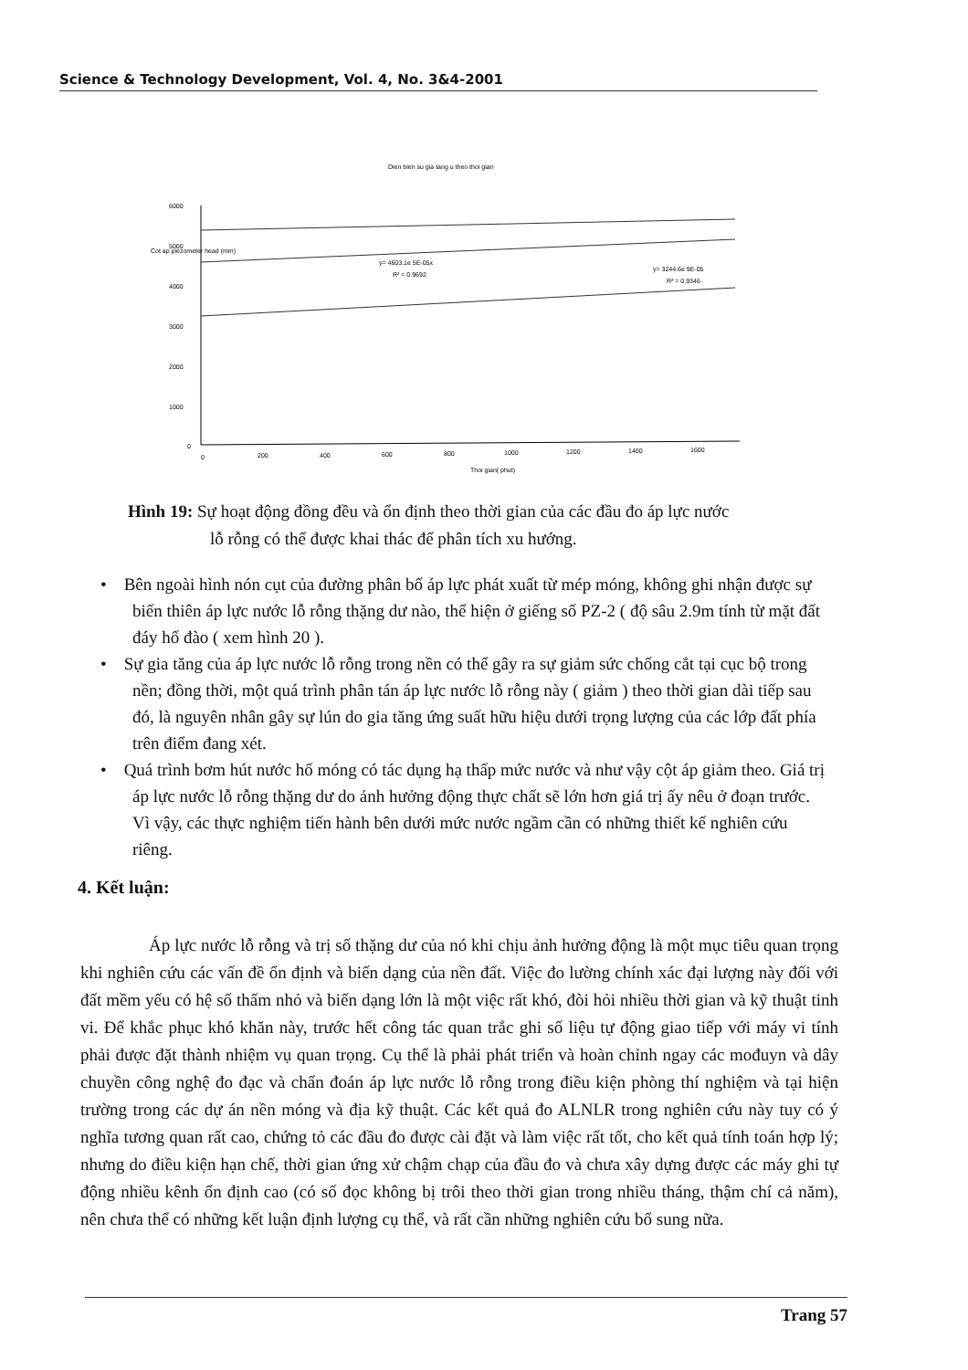Science & Technology Development, Vol. 4, No. 3&4-2001
Dien bien su gia tang u theo thoi gian
6000
5000
4000
3000
2000
1000
0
Cot ap piezometer head (mm)
y= 4603.1e 5E-05x
R² = 0.9692
y= 3244.6e 9E-05
R² = 0.9346
0
200
400
600
800
1000
1200
1400
1600
Thoi gian( phut)
Hình 19: Sự hoạt động đồng đều và ổn định theo thời gian của các đầu đo áp lực nước
lỗ rỗng có thể được khai thác để phân tích xu hướng.
• Bên ngoài hình nón cụt của đường phân bố áp lực phát xuất từ mép móng, không ghi nhận được sự biến thiên áp lực nước lỗ rỗng thặng dư nào, thể hiện ở giếng số PZ-2 ( độ sâu 2.9m tính từ mặt đất đáy hố đào ( xem hình 20 ).
• Sự gia tăng của áp lực nước lỗ rỗng trong nền có thể gây ra sự giảm sức chống cắt tại cục bộ trong nền; đồng thời, một quá trình phân tán áp lực nước lỗ rỗng này ( giảm ) theo thời gian dài tiếp sau đó, là nguyên nhân gây sự lún do gia tăng ứng suất hữu hiệu dưới trọng lượng của các lớp đất phía trên điểm đang xét.
• Quá trình bơm hút nước hố móng có tác dụng hạ thấp mức nước và như vậy cột áp giảm theo. Giá trị áp lực nước lỗ rỗng thặng dư do ảnh hưởng động thực chất sẽ lớn hơn giá trị ấy nêu ở đoạn trước. Vì vậy, các thực nghiệm tiến hành bên dưới mức nước ngầm cần có những thiết kế nghiên cứu riêng.
4. Kết luận:
Áp lực nước lỗ rỗng và trị số thặng dư của nó khi chịu ảnh hưởng động là một mục tiêu quan trọng khi nghiên cứu các vấn đề ổn định và biến dạng của nền đất. Việc đo lường chính xác đại lượng này đối với đất mềm yếu có hệ số thấm nhỏ và biến dạng lớn là một việc rất khó, đòi hỏi nhiều thời gian và kỹ thuật tinh vi. Để khắc phục khó khăn này, trước hết công tác quan trắc ghi số liệu tự động giao tiếp với máy vi tính phải được đặt thành nhiệm vụ quan trọng. Cụ thể là phải phát triển và hoàn chỉnh ngay các mođuyn và dây chuyền công nghệ đo đạc và chẩn đoán áp lực nước lỗ rỗng trong điều kiện phòng thí nghiệm và tại hiện trường trong các dự án nền móng và địa kỹ thuật. Các kết quả đo ALNLR trong nghiên cứu này tuy có ý nghĩa tương quan rất cao, chứng tỏ các đầu đo được cài đặt và làm việc rất tốt, cho kết quả tính toán hợp lý; nhưng do điều kiện hạn chế, thời gian ứng xử chậm chạp của đầu đo và chưa xây dựng được các máy ghi tự động nhiều kênh ổn định cao (có số đọc không bị trôi theo thời gian trong nhiều tháng, thậm chí cả năm), nên chưa thể có những kết luận định lượng cụ thể, và rất cần những nghiên cứu bổ sung nữa.
Trang 57